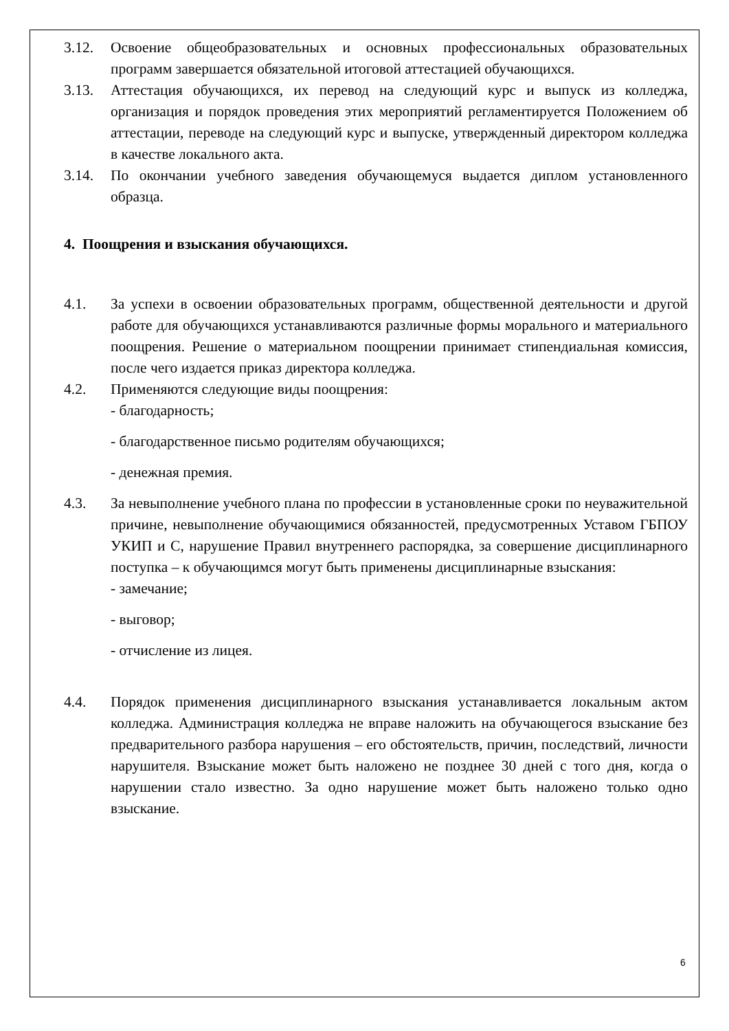3.12. Освоение общеобразовательных и основных профессиональных образовательных программ завершается обязательной итоговой аттестацией обучающихся.
3.13. Аттестация обучающихся, их перевод на следующий курс и выпуск из колледжа, организация и порядок проведения этих мероприятий регламентируется Положением об аттестации, переводе на следующий курс и выпуске, утвержденный директором колледжа в качестве локального акта.
3.14. По окончании учебного заведения обучающемуся выдается диплом установленного образца.
4. Поощрения и взыскания обучающихся.
4.1. За успехи в освоении образовательных программ, общественной деятельности и другой работе для обучающихся устанавливаются различные формы морального и материального поощрения. Решение о материальном поощрении принимает стипендиальная комиссия, после чего издается приказ директора колледжа.
4.2. Применяются следующие виды поощрения:
- благодарность;
- благодарственное письмо родителям обучающихся;
- денежная премия.
4.3. За невыполнение учебного плана по профессии в установленные сроки по неуважительной причине, невыполнение обучающимися обязанностей, предусмотренных Уставом ГБПОУ УКИП и С, нарушение Правил внутреннего распорядка, за совершение дисциплинарного поступка – к обучающимся могут быть применены дисциплинарные взыскания:
- замечание;
- выговор;
- отчисление из лицея.
4.4. Порядок применения дисциплинарного взыскания устанавливается локальным актом колледжа. Администрация колледжа не вправе наложить на обучающегося взыскание без предварительного разбора нарушения – его обстоятельств, причин, последствий, личности нарушителя. Взыскание может быть наложено не позднее 30 дней с того дня, когда о нарушении стало известно. За одно нарушение может быть наложено только одно взыскание.
6